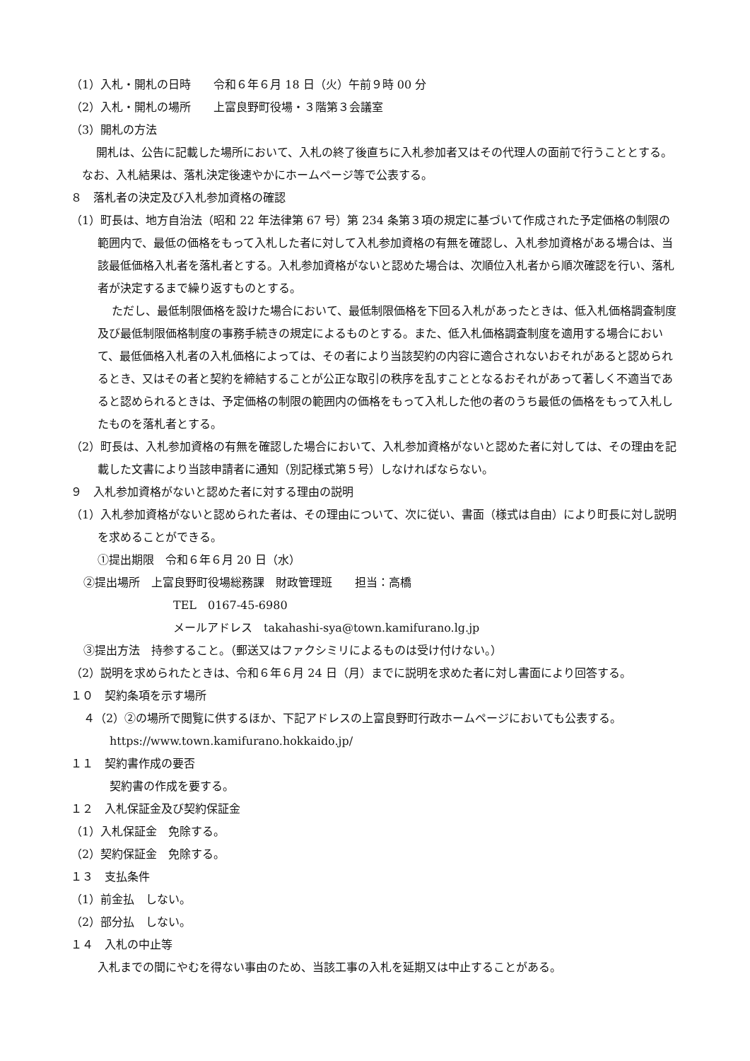（1）入札・開札の日時　　令和６年６月 18 日（火）午前９時 00 分
（2）入札・開札の場所　　上富良野町役場・３階第３会議室
（3）開札の方法
開札は、公告に記載した場所において、入札の終了後直ちに入札参加者又はその代理人の面前で行うこととする。なお、入札結果は、落札決定後速やかにホームページ等で公表する。
８　落札者の決定及び入札参加資格の確認
（1）町長は、地方自治法（昭和 22 年法律第 67 号）第 234 条第３項の規定に基づいて作成された予定価格の制限の範囲内で、最低の価格をもって入札した者に対して入札参加資格の有無を確認し、入札参加資格がある場合は、当該最低価格入札者を落札者とする。入札参加資格がないと認めた場合は、次順位入札者から順次確認を行い、落札者が決定するまで繰り返すものとする。
ただし、最低制限価格を設けた場合において、最低制限価格を下回る入札があったときは、低入札価格調査制度及び最低制限価格制度の事務手続きの規定によるものとする。また、低入札価格調査制度を適用する場合において、最低価格入札者の入札価格によっては、その者により当該契約の内容に適合されないおそれがあると認められるとき、又はその者と契約を締結することが公正な取引の秩序を乱すこととなるおそれがあって著しく不適当であると認められるときは、予定価格の制限の範囲内の価格をもって入札した他の者のうち最低の価格をもって入札したものを落札者とする。
（2）町長は、入札参加資格の有無を確認した場合において、入札参加資格がないと認めた者に対しては、その理由を記載した文書により当該申請者に通知（別記様式第５号）しなければならない。
９　入札参加資格がないと認めた者に対する理由の説明
（1）入札参加資格がないと認められた者は、その理由について、次に従い、書面（様式は自由）により町長に対し説明を求めることができる。
①提出期限　令和６年６月 20 日（水）
②提出場所　上富良野町役場総務課　財政管理班　　担当：高橋
TEL　0167-45-6980
メールアドレス　takahashi-sya@town.kamifurano.lg.jp
③提出方法　持参すること。（郵送又はファクシミリによるものは受け付けない。）
（2）説明を求められたときは、令和６年６月 24 日（月）までに説明を求めた者に対し書面により回答する。
１０　契約条項を示す場所
４（2）②の場所で閲覧に供するほか、下記アドレスの上富良野町行政ホームページにおいても公表する。
https://www.town.kamifurano.hokkaido.jp/
１１　契約書作成の要否
契約書の作成を要する。
１２　入札保証金及び契約保証金
（1）入札保証金　免除する。
（2）契約保証金　免除する。
１３　支払条件
（1）前金払　しない。
（2）部分払　しない。
１４　入札の中止等
入札までの間にやむを得ない事由のため、当該工事の入札を延期又は中止することがある。